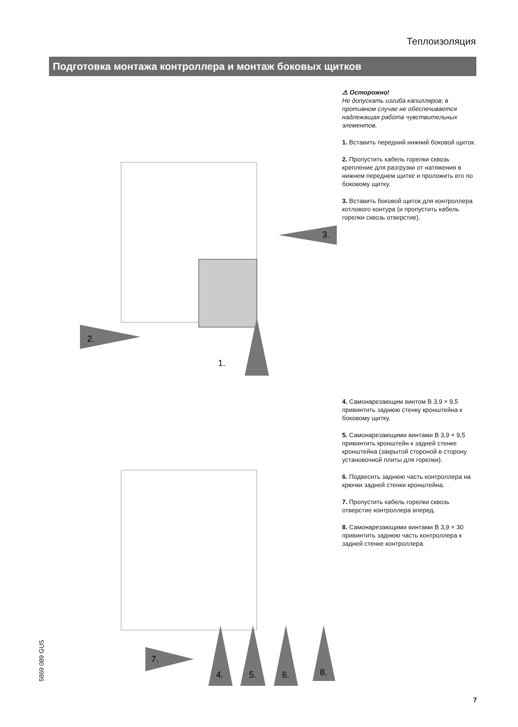Теплоизоляция
Подготовка монтажа контроллера и монтаж боковых щитков
1.
2.
3.
⚠ Осторожно!
Не допускать изгиба капилляров; в противном случае не обеспечивается надлежащая работа чувствительных элементов.
1. Вставить передний нижний боковой щиток.
2. Пропустить кабель горелки сквозь крепление для разгрузки от натяжения в нижнем переднем щитке и проложить его по боковому щитку.
3. Вставить боковой щиток для контроллера котлового контура (и пропустить кабель горелки сквозь отверстие).
7.
4.
5.
6.
8.
4. Самонарезающим винтом B 3,9 × 9,5 привинтить заднюю стенку кронштейна к боковому щитку.
5. Самонарезающими винтами B 3,9 × 9,5 привинтить кронштейн к задней стенке кронштейна (закрытой стороной в сторону установочной плиты для горелки).
6. Подвесить заднюю часть контроллера на крючки задней стенки кронштейна.
7. Пропустить кабель горелки сквозь отверстие контроллера вперед.
8. Самонарезающими винтами B 3,9 × 30 привинтить заднюю часть контроллера к задней стенке контроллера.
5869 089 GUS
7